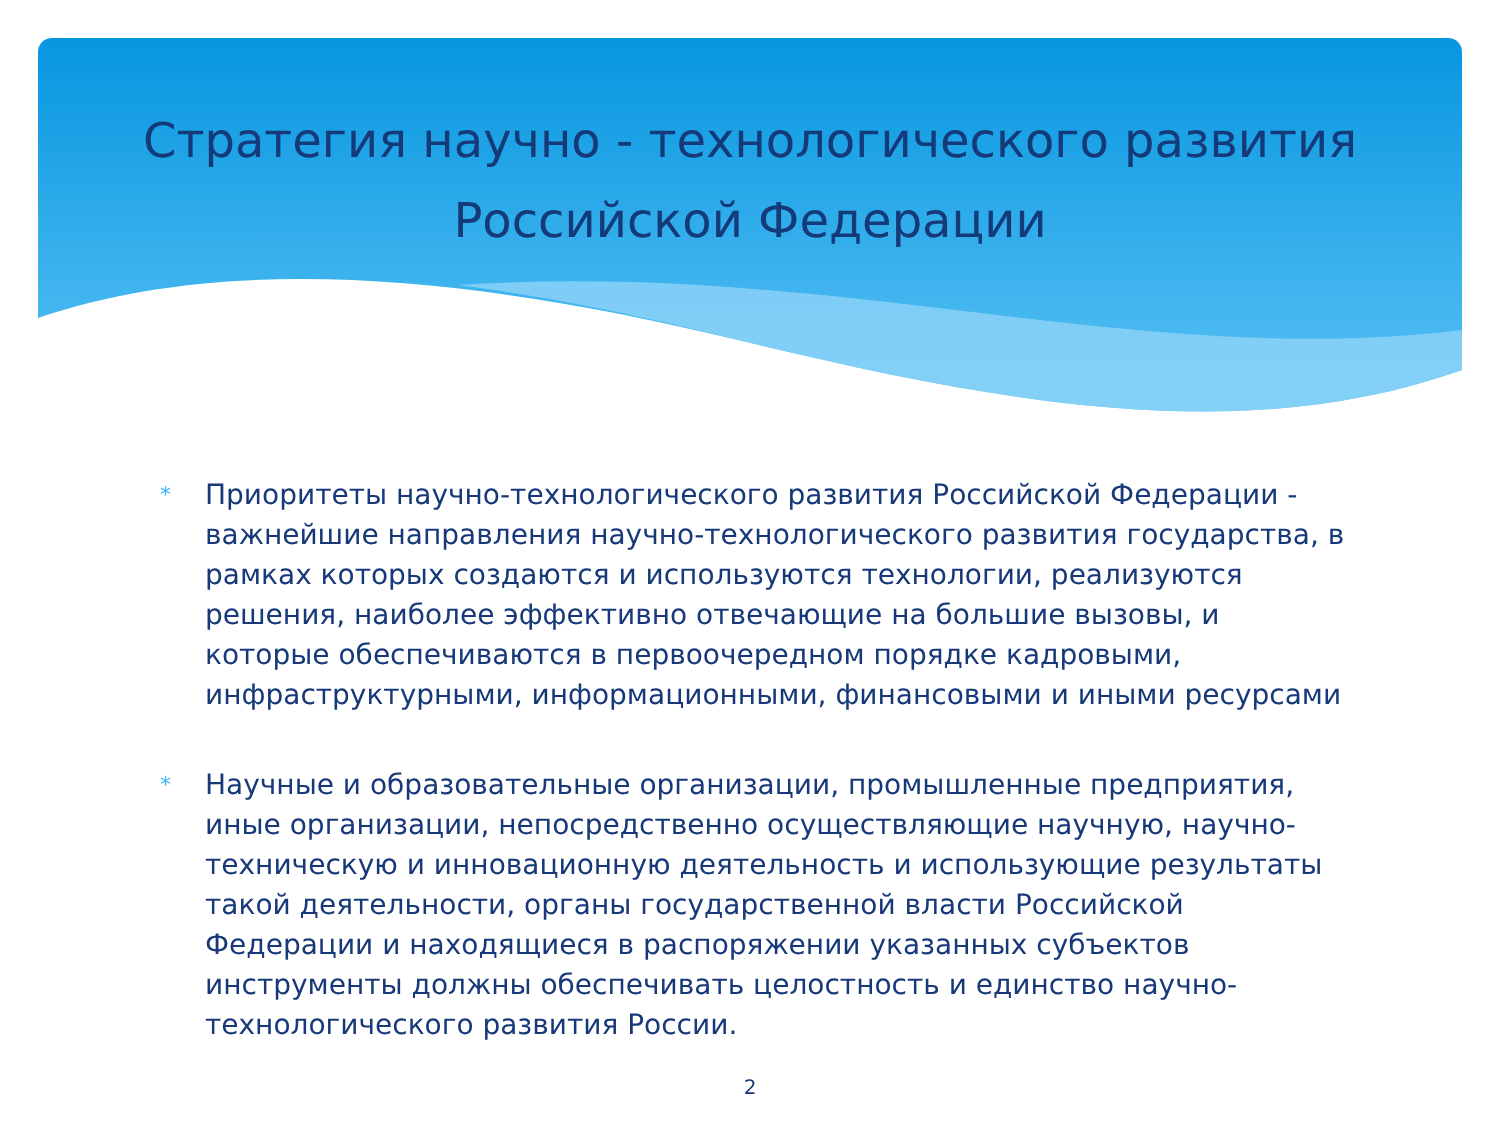Стратегия научно - технологического развития
Российской Федерации
* Приоритеты научно-технологического развития Российской Федерации - важнейшие направления научно-технологического развития государства, в рамках которых создаются и используются технологии, реализуются решения, наиболее эффективно отвечающие на большие вызовы, и которые обеспечиваются в первоочередном порядке кадровыми, инфраструктурными, информационными, финансовыми и иными ресурсами
* Научные и образовательные организации, промышленные предприятия, иные организации, непосредственно осуществляющие научную, научно-техническую и инновационную деятельность и использующие результаты такой деятельности, органы государственной власти Российской Федерации и находящиеся в распоряжении указанных субъектов инструменты должны обеспечивать целостность и единство научно-технологического развития России.
2